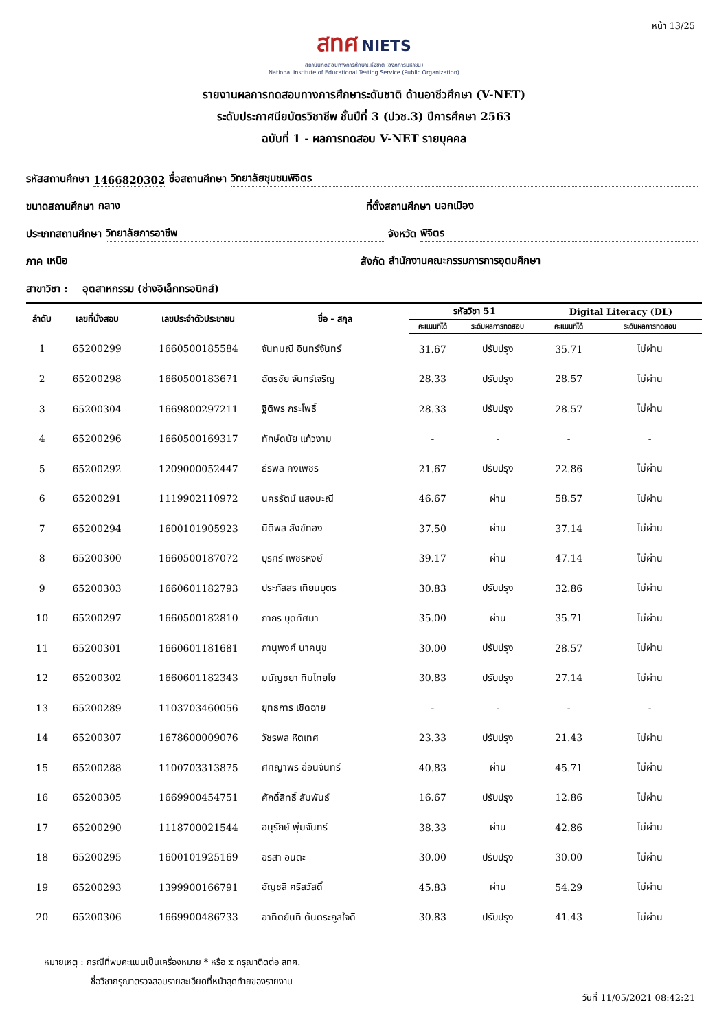หน้า 13/25
สทศ NIETS
สถาบันทดสอบทางการศึกษาแห่งชาติ (องค์การมหาชน)
National Institute of Educational Testing Service (Public Organization)
รายงานผลการทดสอบทางการศึกษาระดับชาติ ด้านอาชีวศึกษา (V-NET)
ระดับประกาศนียบัตรวิชาชีพ ชั้นปีที่ 3 (ปวช.3) ปีการศึกษา 2563
ฉบับที่ 1 - ผลการทดสอบ V-NET รายบุคคล
รหัสสถานศึกษา 1466820302 ชื่อสถานศึกษา วิทยาลัยชุมชนพิจิตร
ขนาดสถานศึกษา กลาง ที่ตั้งสถานศึกษา นอกเมือง
ประเภทสถานศึกษา วิทยาลัยการอาชีพ จังหวัด พิจิตร
ภาค เหนือ สังกัด สำนักงานคณะกรรมการการอุดมศึกษา
สาขาวิชา : อุตสาหกรรม (ช่างอิเล็กทรอนิกส์)
| ลำดับ | เลขที่นั่งสอบ | เลขประจำตัวประชาชน | ชื่อ - สกุล | รหัสวิชา 51 | | Digital Literacy (DL) | |
| --- | --- | --- | --- | --- | --- | --- | --- |
| | | | | คะแนนที่ได้ | ระดับผลการทดสอบ | คะแนนที่ได้ | ระดับผลการทดสอบ |
| 1 | 65200299 | 1660500185584 | จันทมณี อินทร์จันทร์ | 31.67 | ปรับปรุง | 35.71 | ไม่ผ่าน |
| 2 | 65200298 | 1660500183671 | ฉัตรชัย จันทร์เจริญ | 28.33 | ปรับปรุง | 28.57 | ไม่ผ่าน |
| 3 | 65200304 | 1669800297211 | ฐิติพร กระโพธิ์ | 28.33 | ปรับปรุง | 28.57 | ไม่ผ่าน |
| 4 | 65200296 | 1660500169317 | ทักษ์ดนัย แก้วงาม | - | - | - | - |
| 5 | 65200292 | 1209000052447 | ธีรพล คงเพชร | 21.67 | ปรับปรุง | 22.86 | ไม่ผ่าน |
| 6 | 65200291 | 1119902110972 | นครรัตน์ แสงมะณี | 46.67 | ผ่าน | 58.57 | ไม่ผ่าน |
| 7 | 65200294 | 1600101905923 | นิติพล สังข์ทอง | 37.50 | ผ่าน | 37.14 | ไม่ผ่าน |
| 8 | 65200300 | 1660500187072 | บุริศร์ เพชรหงษ์ | 39.17 | ผ่าน | 47.14 | ไม่ผ่าน |
| 9 | 65200303 | 1660601182793 | ประภัสสร เทียนบุตร | 30.83 | ปรับปรุง | 32.86 | ไม่ผ่าน |
| 10 | 65200297 | 1660500182810 | ภากร บุดทัศมา | 35.00 | ผ่าน | 35.71 | ไม่ผ่าน |
| 11 | 65200301 | 1660601181681 | ภานุพงศ์ นาคนุช | 30.00 | ปรับปรุง | 28.57 | ไม่ผ่าน |
| 12 | 65200302 | 1660601182343 | มนัญชยา ทิมไทยโย | 30.83 | ปรับปรุง | 27.14 | ไม่ผ่าน |
| 13 | 65200289 | 1103703460056 | ยุทธการ เชิดฉาย | - | - | - | - |
| 14 | 65200307 | 1678600009076 | วัชรพล หิตเทศ | 23.33 | ปรับปรุง | 21.43 | ไม่ผ่าน |
| 15 | 65200288 | 1100703313875 | ศศิญาพร อ่อนจันทร์ | 40.83 | ผ่าน | 45.71 | ไม่ผ่าน |
| 16 | 65200305 | 1669900454751 | ศักดิ์สิทธิ์ สัมพันธ์ | 16.67 | ปรับปรุง | 12.86 | ไม่ผ่าน |
| 17 | 65200290 | 1118700021544 | อนุรักษ์ พุ่มจันทร์ | 38.33 | ผ่าน | 42.86 | ไม่ผ่าน |
| 18 | 65200295 | 1600101925169 | อริสา อินตะ | 30.00 | ปรับปรุง | 30.00 | ไม่ผ่าน |
| 19 | 65200293 | 1399900166791 | อัญชลี ศรีสวัสดิ์ | 45.83 | ผ่าน | 54.29 | ไม่ผ่าน |
| 20 | 65200306 | 1669900486733 | อาทิตย์นที ต้นตระกูลใจดี | 30.83 | ปรับปรุง | 41.43 | ไม่ผ่าน |
หมายเหตุ : กรณีที่พบคะแนนเป็นเครื่องหมาย * หรือ x กรุณาติดต่อ สทศ.
ชื่อวิชากรุณาตรวจสอบรายละเอียดที่หน้าสุดท้ายของรายงาน
วันที่ 11/05/2021 08:42:21